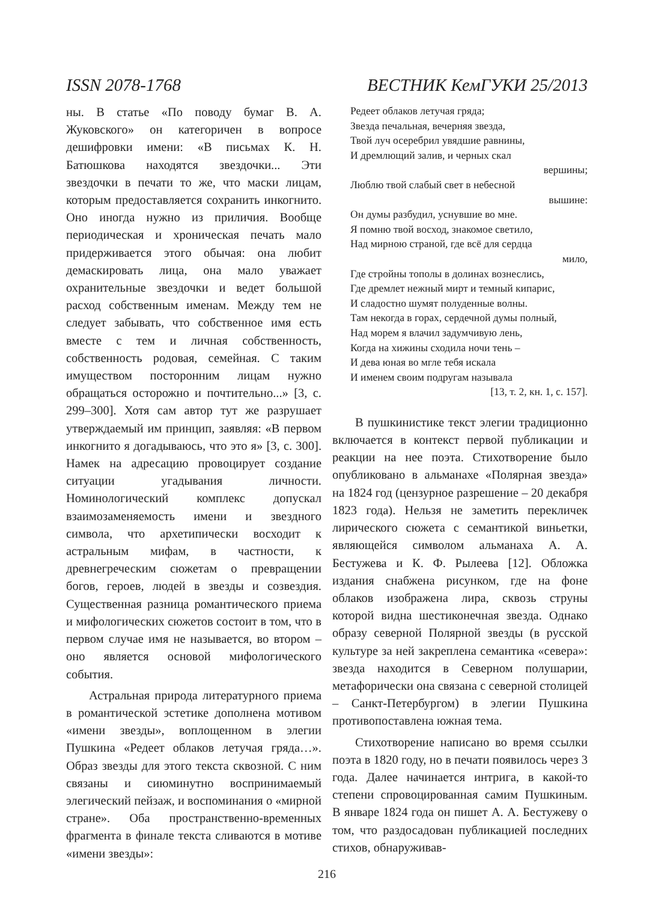ISSN 2078-1768 ВЕСТНИК КемГУКИ 25/2013
ны. В статье «По поводу бумаг В. А. Жуковского» он категоричен в вопросе дешифровки имени: «В письмах К. Н. Батюшкова находятся звездочки... Эти звездочки в печати то же, что маски лицам, которым предоставляется сохранить инкогнито. Оно иногда нужно из приличия. Вообще периодическая и хроническая печать мало придерживается этого обычая: она любит демаскировать лица, она мало уважает охранительные звездочки и ведет большой расход собственным именам. Между тем не следует забывать, что собственное имя есть вместе с тем и личная собственность, собственность родовая, семейная. С таким имуществом посторонним лицам нужно обращаться осторожно и почтительно...» [3, с. 299–300]. Хотя сам автор тут же разрушает утверждаемый им принцип, заявляя: «В первом инкогнито я догадываюсь, что это я» [3, с. 300]. Намек на адресацию провоцирует создание ситуации угадывания личности. Номинологический комплекс допускал взаимозаменяемость имени и звездного символа, что архетипически восходит к астральным мифам, в частности, к древнегреческим сюжетам о превращении богов, героев, людей в звезды и созвездия. Существенная разница романтического приема и мифологических сюжетов состоит в том, что в первом случае имя не называется, во втором – оно является основой мифологического события.
Астральная природа литературного приема в романтической эстетике дополнена мотивом «имени звезды», воплощенном в элегии Пушкина «Редеет облаков летучая гряда…». Образ звезды для этого текста сквозной. С ним связаны и сиюминутно воспринимаемый элегический пейзаж, и воспоминания о «мирной стране». Оба пространственно-временных фрагмента в финале текста сливаются в мотиве «имени звезды»:
Редеет облаков летучая гряда;
Звезда печальная, вечерняя звезда,
Твой луч осеребрил увядшие равнины,
И дремлющий залив, и черных скал
вершины;
Люблю твой слабый свет в небесной
вышине:
Он думы разбудил, уснувшие во мне.
Я помню твой восход, знакомое светило,
Над мирною страной, где всё для сердца
мило,
Где стройны тополы в долинах вознеслись,
Где дремлет нежный мирт и темный кипарис,
И сладостно шумят полуденные волны.
Там некогда в горах, сердечной думы полный,
Над морем я влачил задумчивую лень,
Когда на хижины сходила ночи тень –
И дева юная во мгле тебя искала
И именем своим подругам называла
[13, т. 2, кн. 1, с. 157].
В пушкинистике текст элегии традиционно включается в контекст первой публикации и реакции на нее поэта. Стихотворение было опубликовано в альманахе «Полярная звезда» на 1824 год (цензурное разрешение – 20 декабря 1823 года). Нельзя не заметить перекличек лирического сюжета с семантикой виньетки, являющейся символом альманаха А. А. Бестужева и К. Ф. Рылеева [12]. Обложка издания снабжена рисунком, где на фоне облаков изображена лира, сквозь струны которой видна шестиконечная звезда. Однако образу северной Полярной звезды (в русской культуре за ней закреплена семантика «севера»: звезда находится в Северном полушарии, метафорически она связана с северной столицей – Санкт-Петербургом) в элегии Пушкина противопоставлена южная тема.
Стихотворение написано во время ссылки поэта в 1820 году, но в печати появилось через 3 года. Далее начинается интрига, в какой-то степени спровоцированная самим Пушкиным. В январе 1824 года он пишет А. А. Бестужеву о том, что раздосадован публикацией последних стихов, обнаруживав-
216